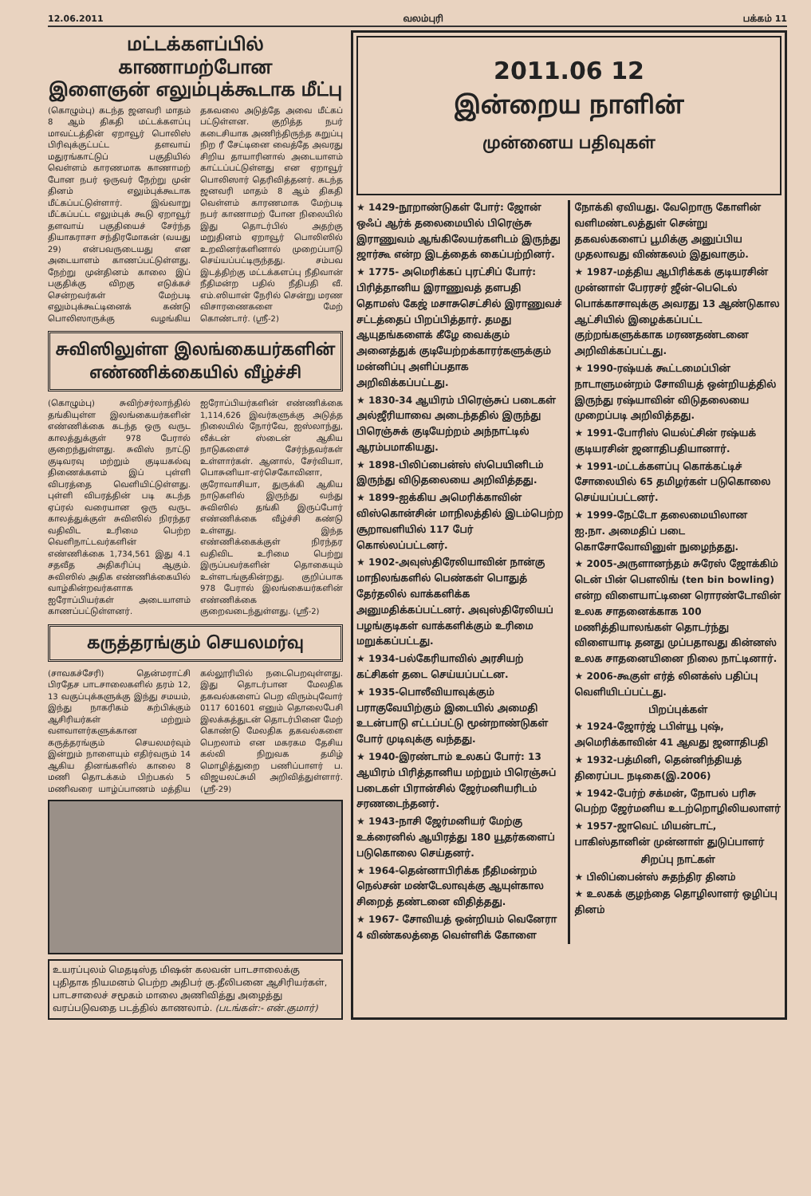12.06.2011 வலம்புரி பக்கம் 11
மட்டக்களப்பில் காணாமற்போன
இளைஞன் எலும்புக்கூடாக மீட்பு
(கொழும்பு) கடந்த ஜனவரி மாதம் 8 ஆம் திகதி மட்டக்களப்பு மாவட்டத்தின் ஏறாவூர் பொலிஸ் பிரிவுக்குட்பட்ட தளவாய் மதுரங்காட்டுப் பகுதியில் வெள்ளம் காரணமாக காணாமற் போன நபர் ஒருவர் நேற்று முன் தினம் எலும்புக்கூடாக மீட்கப்பட்டுள்ளார். இவ்வாறு மீட்கப்பட்ட எலும்புக் கூடு ஏறாவூர் தளவாய் பகுதியைச் சேர்ந்த தியாகராசா சந்திரமோகன் (வயது 29) என்பவருடையது என அடையாளம் காணப்பட்டுள்ளது. நேற்று முன்தினம் காலை இப் பகுதிக்கு விறகு எடுக்கச் சென்றவர்கள் மேற்படி எலும்புக்கூட்டினைக் கண்டு பொலிஸாருக்கு வழங்கிய தகவலை அடுத்தே அவை மீட்கப் பட்டுள்ளன. குறித்த நபர் கடைசியாக அணிந்திருந்த கறுப்பு நிற ரீ சேட்டினை வைத்தே அவரது சிறிய தாயாரினால் அடையாளம் காட்டப்பட்டுள்ளது என ஏறாவூர் பொலிஸார் தெரிவித்தனர். கடந்த ஜனவரி மாதம் 8 ஆம் திகதி வெள்ளம் காரணமாக மேற்படி நபர் காணாமற் போன நிலையில் இது தொடர்பில் அதற்கு மறுதினம் ஏறாவூர் பொலிஸில் உறவினர்களினால் முறைப்பாடு செய்யப்பட்டிருந்தது. சம்பவ இடத்திற்கு மட்டக்களப்பு நீதிவான் நீதிமன்ற பதில் நீதிபதி வீ. எம்.ஸியான் நேரில் சென்று மரண விசாரணைகளை மேற் கொண்டார். (ஸ்ரீ-2)
சுவிஸிலுள்ள இலங்கையர்களின்
எண்ணிக்கையில் வீழ்ச்சி
(கொழும்பு) சுவிற்சர்லாந்தில் தங்கியுள்ள இலங்கையர்களின் எண்ணிக்கை கடந்த ஒரு வருட காலத்துக்குள் 978 பேரால் குறைந்துள்ளது. சுவிஸ் நாட்டு குடிவரவு மற்றும் குடியகல்வு திணைக்களம் இப் புள்ளி விபரத்தை வெளியிட்டுள்ளது. புள்ளி விபரத்தின் படி கடந்த ஏப்ரல் வரையான ஒரு வருட காலத்துக்குள் சுவிஸில் நிரந்தர வதிவிட உரிமை பெற்ற வெளிநாட்டவர்களின் எண்ணிக்கை 1,734,561 இது 4.1 சதவீத அதிகரிப்பு ஆகும். சுவிஸில் அதிக எண்ணிக்கையில் வாழ்கின்றவர்களாக ஐரோப்பியர்கள் அடையாளம் காணப்பட்டுள்ளனர். ஐரோப்பியர்களின் எண்ணிக்கை 1,114,626 இவர்களுக்கு அடுத்த நிலையில் நோர்வே, ஐஸ்லாந்து, லீக்டன் ஸ்டைன் ஆகிய நாடுகளைச் சேர்ந்தவர்கள் உள்ளார்கள். ஆனால், சேர்வியா, பொசுனியா-எர்செகோவினா, குரோவாசியா, துருக்கி ஆகிய நாடுகளில் இருந்து வந்து சுவிஸில் தங்கி இருப்போர் எண்ணிக்கை வீழ்ச்சி கண்டு உள்ளது. இந்த எண்ணிக்கைக்குள் நிரந்தர வதிவிட உரிமை பெற்று இருப்பவர்களின் தொகையும் உள்ளடங்குகின்றது. குறிப்பாக 978 பேரால் இலங்கையர்களின் எண்ணிக்கை குறைவடைந்துள்ளது. (ஸ்ரீ-2)
கருத்தரங்கும் செயலமர்வு
(சாவகச்சேரி) தென்மராட்சி பிரதேச பாடசாலைகளில் தரம் 12, 13 வகுப்புக்களுக்கு இந்து சமயம், இந்து நாகரிகம் கற்பிக்கும் ஆசிரியர்கள் மற்றும் வளவாளர்களுக்கான கருத்தரங்கும் செயலமர்வும் இன்றும் நாளையும் எதிர்வரும் 14 ஆகிய தினங்களில் காலை 8 மணி தொடக்கம் பிற்பகல் 5 மணிவரை யாழ்ப்பாணம் மத்திய கல்லூரியில் நடைபெறவுள்ளது. இது தொடர்பான மேலதிக தகவல்களைப் பெற விரும்புவோர் 0117 601601 எனும் தொலைபேசி இலக்கத்துடன் தொடர்பினை மேற் கொண்டு மேலதிக தகவல்களை பெறலாம் என மகரகம தேசிய கல்வி நிறுவக தமிழ் மொழித்துறை பணிப்பாளர் ப. விஜயலட்சுமி அறிவித்துள்ளார். (ஸ்ரீ-29)
உயரப்புலம் மெதடிஸ்த மிஷன் கலவன் பாடசாலைக்கு புதிதாக நியமனம் பெற்ற அதிபர் கு.தீலிபனை ஆசிரியர்கள், பாடசாலைச் சமூகம் மாலை அணிவித்து அழைத்து வரப்படுவதை படத்தில் காணலாம். (படங்கள்:- என்.குமார்)
2011.06 12
இன்றைய நாளின்
முன்னைய பதிவுகள்
★ 1429-நூறாண்டுகள் போர்: ஜோன் ஒஃப் ஆர்க் தலைமையில் பிரெஞ்சு இராணுவம் ஆங்கிலேயர்களிடம் இருந்து ஜார்கூ என்ற இடத்தைக் கைப்பற்றினர்.
★ 1775- அமெரிக்கப் புரட்சிப் போர்: பிரித்தானிய இராணுவத் தளபதி தொமஸ் கேஜ் மசாசுசெட்சில் இராணுவச் சட்டத்தைப் பிறப்பித்தார். தமது ஆயுதங்களைக் கீழே வைக்கும் அனைத்துக் குடியேற்றக்காரர்களுக்கும் மன்னிப்பு அளிப்பதாக அறிவிக்கப்பட்டது.
★ 1830-34 ஆயிரம் பிரெஞ்சுப் படைகள் அல்ஜீரியாவை அடைந்ததில் இருந்து பிரெஞ்சுக் குடியேற்றம் அந்நாட்டில் ஆரம்பமாகியது.
★ 1898-பிலிப்பைன்ஸ் ஸ்பெயினிடம் இருந்து விடுதலையை அறிவித்தது.
★ 1899-ஐக்கிய அமெரிக்காவின் விஸ்கொன்சின் மாநிலத்தில் இடம்பெற்ற சூறாவளியில் 117 பேர் கொல்லப்பட்டனர்.
★ 1902-அவுஸ்திரேலியாவின் நான்கு மாநிலங்களில் பெண்கள் பொதுத் தேர்தலில் வாக்களிக்க அனுமதிக்கப்பட்டனர். அவுஸ்திரேலியப் பழங்குடிகள் வாக்களிக்கும் உரிமை மறுக்கப்பட்டது.
★ 1934-பல்கேரியாவில் அரசியற் கட்சிகள் தடை செய்யப்பட்டன.
★ 1935-பொலீவியாவுக்கும் பராகுவேயிற்கும் இடையில் அமைதி உடன்பாடு எட்டப்பட்டு மூன்றாண்டுகள் போர் முடிவுக்கு வந்தது.
★ 1940-இரண்டாம் உலகப் போர்: 13 ஆயிரம் பிரித்தானிய மற்றும் பிரெஞ்சுப் படைகள் பிரான்சில் ஜேர்மனியரிடம் சரணடைந்தனர்.
★ 1943-நாசி ஜேர்மனியர் மேற்கு உக்ரைனில் ஆயிரத்து 180 யூதர்களைப் படுகொலை செய்தனர்.
★ 1964-தென்னாபிரிக்க நீதிமன்றம் நெல்சன் மண்டேலாவுக்கு ஆயுள்கால சிறைத் தண்டனை விதித்தது.
★ 1967- சோவியத் ஒன்றியம் வெனேரா 4 விண்கலத்தை வெள்ளிக் கோளை நோக்கி ஏவியது. வேறொரு கோளின் வளிமண்டலத்துள் சென்று தகவல்களைப் பூமிக்கு அனுப்பிய முதலாவது விண்கலம் இதுவாகும்.
★ 1987-மத்திய ஆபிரிக்கக் குடியரசின் முன்னாள் பேரரசர் ஜீன்-பெடெல் பொக்காசாவுக்கு அவரது 13 ஆண்டுகால ஆட்சியில் இழைக்கப்பட்ட குற்றங்களுக்காக மரணதண்டனை அறிவிக்கப்பட்டது.
★ 1990-ரஷ்யக் கூட்டமைப்பின் நாடாளுமன்றம் சோவியத் ஒன்றியத்தில் இருந்து ரஷ்யாவின் விடுதலையை முறைப்படி அறிவித்தது.
★ 1991-போரிஸ் யெல்ட்சின் ரஷ்யக் குடியரசின் ஜனாதிபதியானார்.
★ 1991-மட்டக்களப்பு கொக்கட்டிச் சோலையில் 65 தமிழர்கள் படுகொலை செய்யப்பட்டனர்.
★ 1999-நேட்டோ தலைமையிலான ஐ.நா. அமைதிப் படை கொசோவோவினுள் நுழைந்தது.
★ 2005-அருளானந்தம் சுரேஸ் ஜோக்கிம் டென் பின் பௌலிங் (ten bin bowling) என்ற விளையாட்டினை ரொரண்டோவின் உலக சாதனைக்காக 100 மணித்தியாலங்கள் தொடர்ந்து விளையாடி தனது முப்பதாவது கின்னஸ் உலக சாதனையினை நிலை நாட்டினார்.
★ 2006-கூகுள் எர்த் லினக்ஸ் பதிப்பு வெளியிடப்பட்டது.
பிறப்புக்கள்
★ 1924-ஜோர்ஜ் டபிள்யூ புஷ், அமெரிக்காவின் 41 ஆவது ஜனாதிபதி
★ 1932-பத்மினி, தென்னிந்தியத் திரைப்பட நடிகை(இ.2006)
★ 1942-பேர்ற் சக்மன், நோபல் பரிசு பெற்ற ஜேர்மனிய உடற்றொழிலியலாளர்
★ 1957-ஜாவெட் மியன்டாட், பாகிஸ்தானின் முன்னாள் துடுப்பாளர்
சிறப்பு நாட்கள்
★ பிலிப்பைன்ஸ் சுதந்திர தினம்
★ உலகக் குழந்தை தொழிலாளர் ஒழிப்பு தினம்